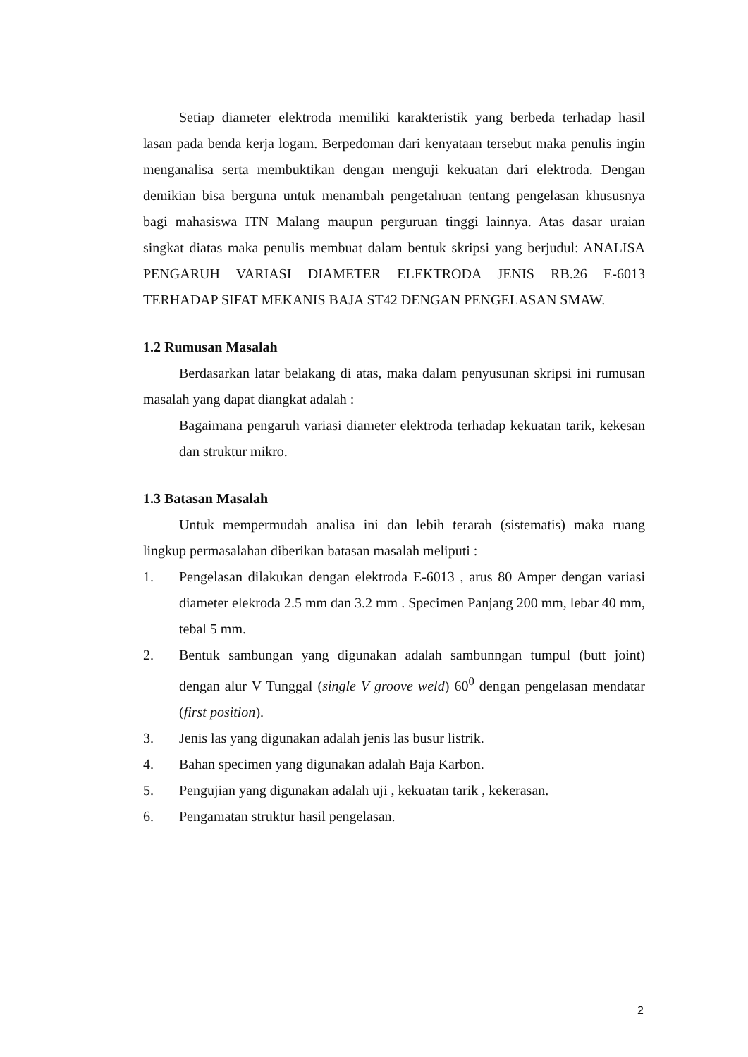Setiap diameter elektroda memiliki karakteristik yang berbeda terhadap hasil lasan pada benda kerja logam. Berpedoman dari kenyataan tersebut maka penulis ingin menganalisa serta membuktikan dengan menguji kekuatan dari elektroda. Dengan demikian bisa berguna untuk menambah pengetahuan tentang pengelasan khususnya bagi mahasiswa ITN Malang maupun perguruan tinggi lainnya. Atas dasar uraian singkat diatas maka penulis membuat dalam bentuk skripsi yang berjudul: ANALISA PENGARUH VARIASI DIAMETER ELEKTRODA JENIS RB.26 E-6013 TERHADAP SIFAT MEKANIS BAJA ST42 DENGAN PENGELASAN SMAW.
1.2 Rumusan Masalah
Berdasarkan latar belakang di atas, maka dalam penyusunan skripsi ini rumusan masalah yang dapat diangkat adalah :
Bagaimana pengaruh variasi diameter elektroda terhadap kekuatan tarik, kekesan dan struktur mikro.
1.3 Batasan Masalah
Untuk mempermudah analisa ini dan lebih terarah (sistematis) maka ruang lingkup permasalahan diberikan batasan masalah meliputi :
1. Pengelasan dilakukan dengan elektroda E-6013 , arus 80 Amper dengan variasi diameter elekroda 2.5 mm dan 3.2 mm . Specimen Panjang 200 mm, lebar 40 mm, tebal 5 mm.
2. Bentuk sambungan yang digunakan adalah sambunngan tumpul (butt joint) dengan alur V Tunggal (single V groove weld) 60<sup>0</sup> dengan pengelasan mendatar (first position).
3. Jenis las yang digunakan adalah jenis las busur listrik.
4. Bahan specimen yang digunakan adalah Baja Karbon.
5. Pengujian yang digunakan adalah uji , kekuatan tarik , kekerasan.
6. Pengamatan struktur hasil pengelasan.
2